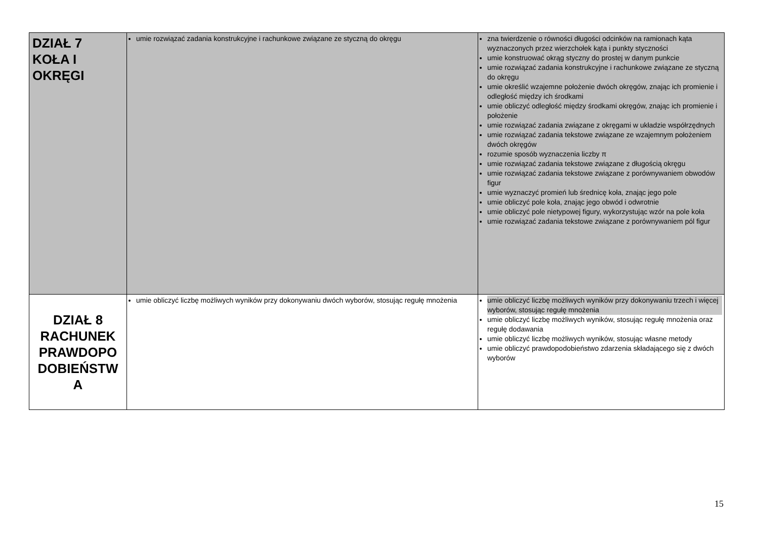| DZIAŁ 7 KOŁA I OKRĘGI | umie rozwiązać zadania konstrukcyjne i rachunkowe związane ze styczną do okręgu | zna twierdzenie o równości długości odcinków na ramionach kąta wyznaczonych przez wierzchołek kąta i punkty styczności umie konstruować okrąg styczny do prostej w danym punkcie umie rozwiązać zadania konstrukcyjne i rachunkowe związane ze styczną do okręgu umie określić wzajemne położenie dwóch okręgów, znając ich promienie i odległość między ich środkami umie obliczyć odległość między środkami okręgów, znając ich promienie i położenie umie rozwiązać zadania związane z okręgami w układzie współrzędnych umie rozwiązać zadania tekstowe związane ze wzajemnym położeniem dwóch okręgów rozumie sposób wyznaczenia liczby π umie rozwiązać zadania tekstowe związane z długością okręgu umie rozwiązać zadania tekstowe związane z porównywaniem obwodów figur umie wyznaczyć promień lub średnicę koła, znając jego pole umie obliczyć pole koła, znając jego obwód i odwrotnie umie obliczyć pole nietypowej figury, wykorzystując wzór na pole koła umie rozwiązać zadania tekstowe związane z porównywaniem pól figur |
| DZIAŁ 8 RACHUNEK PRAWDOPO DOBIEŃSTW A | umie obliczyć liczbę możliwych wyników przy dokonywaniu dwóch wyborów, stosując regułę mnożenia | umie obliczyć liczbę możliwych wyników przy dokonywaniu trzech i więcej wyborów, stosując regułę mnożenia umie obliczyć liczbę możliwych wyników, stosując regułę mnożenia oraz regułę dodawania umie obliczyć liczbę możliwych wyników, stosując własne metody umie obliczyć prawdopodobieństwo zdarzenia składającego się z dwóch wyborów |
15